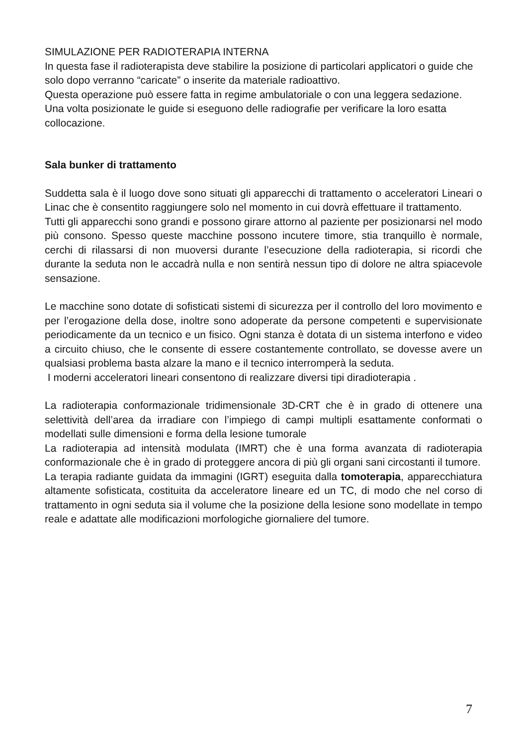SIMULAZIONE PER RADIOTERAPIA INTERNA
In questa fase il radioterapista deve stabilire la posizione di particolari applicatori o guide che solo dopo verranno “caricate” o inserite da materiale radioattivo.
Questa operazione può essere fatta in regime ambulatoriale o con una leggera sedazione.
Una volta posizionate le guide si eseguono delle radiografie per verificare la loro esatta collocazione.
Sala bunker di trattamento
Suddetta sala è il luogo dove sono situati gli apparecchi di trattamento o acceleratori Lineari o Linac che è consentito raggiungere solo nel momento in cui dovrà effettuare il trattamento.
Tutti gli apparecchi sono grandi e possono girare attorno al paziente per posizionarsi nel modo più consono. Spesso queste macchine possono incutere timore, stia tranquillo è normale, cerchi di rilassarsi di non muoversi durante l’esecuzione della radioterapia, si ricordi che durante la seduta non le accadrà nulla e non sentirà nessun tipo di dolore ne altra spiacevole sensazione.
Le macchine sono dotate di sofisticati sistemi di sicurezza per il controllo del loro movimento e per l’erogazione della dose, inoltre sono adoperate da persone competenti e supervisionate periodicamente da un tecnico e un fisico. Ogni stanza è dotata di un sistema interfono e video a circuito chiuso, che le consente di essere costantemente controllato, se dovesse avere un qualsiasi problema basta alzare la mano e il tecnico interromperà la seduta.
I moderni acceleratori lineari consentono di realizzare diversi tipi diradioterapia .
La radioterapia conformazionale tridimensionale 3D-CRT che è in grado di ottenere una selettività dell’area da irradiare con l’impiego di campi multipli esattamente conformati o modellati sulle dimensioni e forma della lesione tumorale
La radioterapia ad intensità modulata (IMRT) che è una forma avanzata di radioterapia conformazionale che è in grado di proteggere ancora di più gli organi sani circostanti il tumore.
La terapia radiante guidata da immagini (IGRT) eseguita dalla tomoterapia, apparecchiatura altamente sofisticata, costituita da acceleratore lineare ed un TC, di modo che nel corso di trattamento in ogni seduta sia il volume che la posizione della lesione sono modellate in tempo reale e adattate alle modificazioni morfologiche giornaliere del tumore.
7